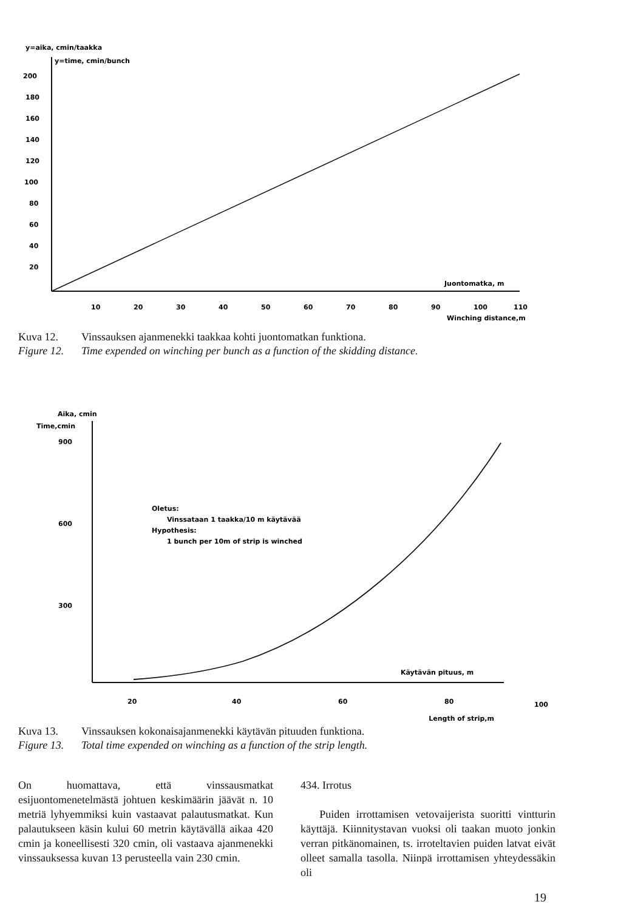y=aika, cmin/taakka
y=time, cmin/bunch
200
180
160
140
120
100
80
60
40
20
Juontomatka, m
10
20
30
40
50
60
70
80
90
100
110
Winching distance,m
Kuva 12. Vinssauksen ajanmenekki taakkaa kohti juontomatkan funktiona.
Figure 12. Time expended on winching per bunch as a function of the skidding distance.
Aika, cmin
Time,cmin
900
600
300
Oletus:
Vinssataan 1 taakka/10 m käytävää
Hypothesis:
1 bunch per 10m of strip is winched
Käytävän pituus, m
20
40
60
80
100
Length of strip,m
Kuva 13. Vinssauksen kokonaisajanmenekki käytävän pituuden funktiona.
Figure 13. Total time expended on winching as a function of the strip length.
On huomattava, että vinssausmatkat esijuontomenetelmästä johtuen keskimäärin jäävät n. 10 metriä lyhyemmiksi kuin vastaavat palautusmatkat. Kun palautukseen käsin kului 60 metrin käytävällä aikaa 420 cmin ja koneellisesti 320 cmin, oli vastaava ajanmenekki vinssauksessa kuvan 13 perusteella vain 230 cmin.
434. Irrotus
Puiden irrottamisen vetovaijerista suoritti vintturin käyttäjä. Kiinnitystavan vuoksi oli taakan muoto jonkin verran pitkänomainen, ts. irroteltavien puiden latvat eivät olleet samalla tasolla. Niinpä irrottamisen yhteydessäkin oli
19